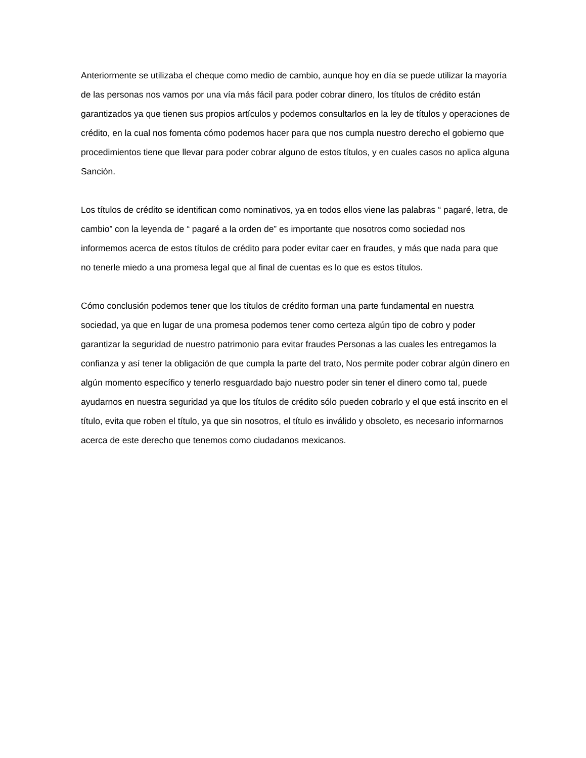Anteriormente se utilizaba el cheque como medio de cambio, aunque hoy en día se puede utilizar la mayoría de las personas nos vamos por una vía más fácil para poder cobrar dinero, los títulos de crédito están garantizados ya que tienen sus propios artículos y podemos consultarlos en la ley de títulos y operaciones de crédito, en la cual nos fomenta cómo podemos hacer para que nos cumpla nuestro derecho el gobierno que procedimientos tiene que llevar para poder cobrar alguno de estos títulos, y en cuales casos no aplica alguna Sanción.
Los títulos de crédito se identifican como nominativos, ya en todos ellos viene las palabras “ pagaré, letra, de cambio” con la leyenda de “ pagaré a la orden de” es importante que nosotros como sociedad nos informemos acerca de estos títulos de crédito para poder evitar caer en fraudes, y más que nada para que no tenerle miedo a una promesa legal que al final de cuentas es lo que es estos títulos.
Cómo conclusión podemos tener que los títulos de crédito forman una parte fundamental en nuestra sociedad, ya que en lugar de una promesa podemos tener como certeza algún tipo de cobro y poder garantizar la seguridad de nuestro patrimonio para evitar fraudes Personas a las cuales les entregamos la confianza y así tener la obligación de que cumpla la parte del trato, Nos permite poder cobrar algún dinero en algún momento específico y tenerlo resguardado bajo nuestro poder sin tener el dinero como tal, puede ayudarnos en nuestra seguridad ya que los títulos de crédito sólo pueden cobrarlo y el que está inscrito en el título, evita que roben el título, ya que sin nosotros, el título es inválido y obsoleto, es necesario informarnos acerca de este derecho que tenemos como ciudadanos mexicanos.